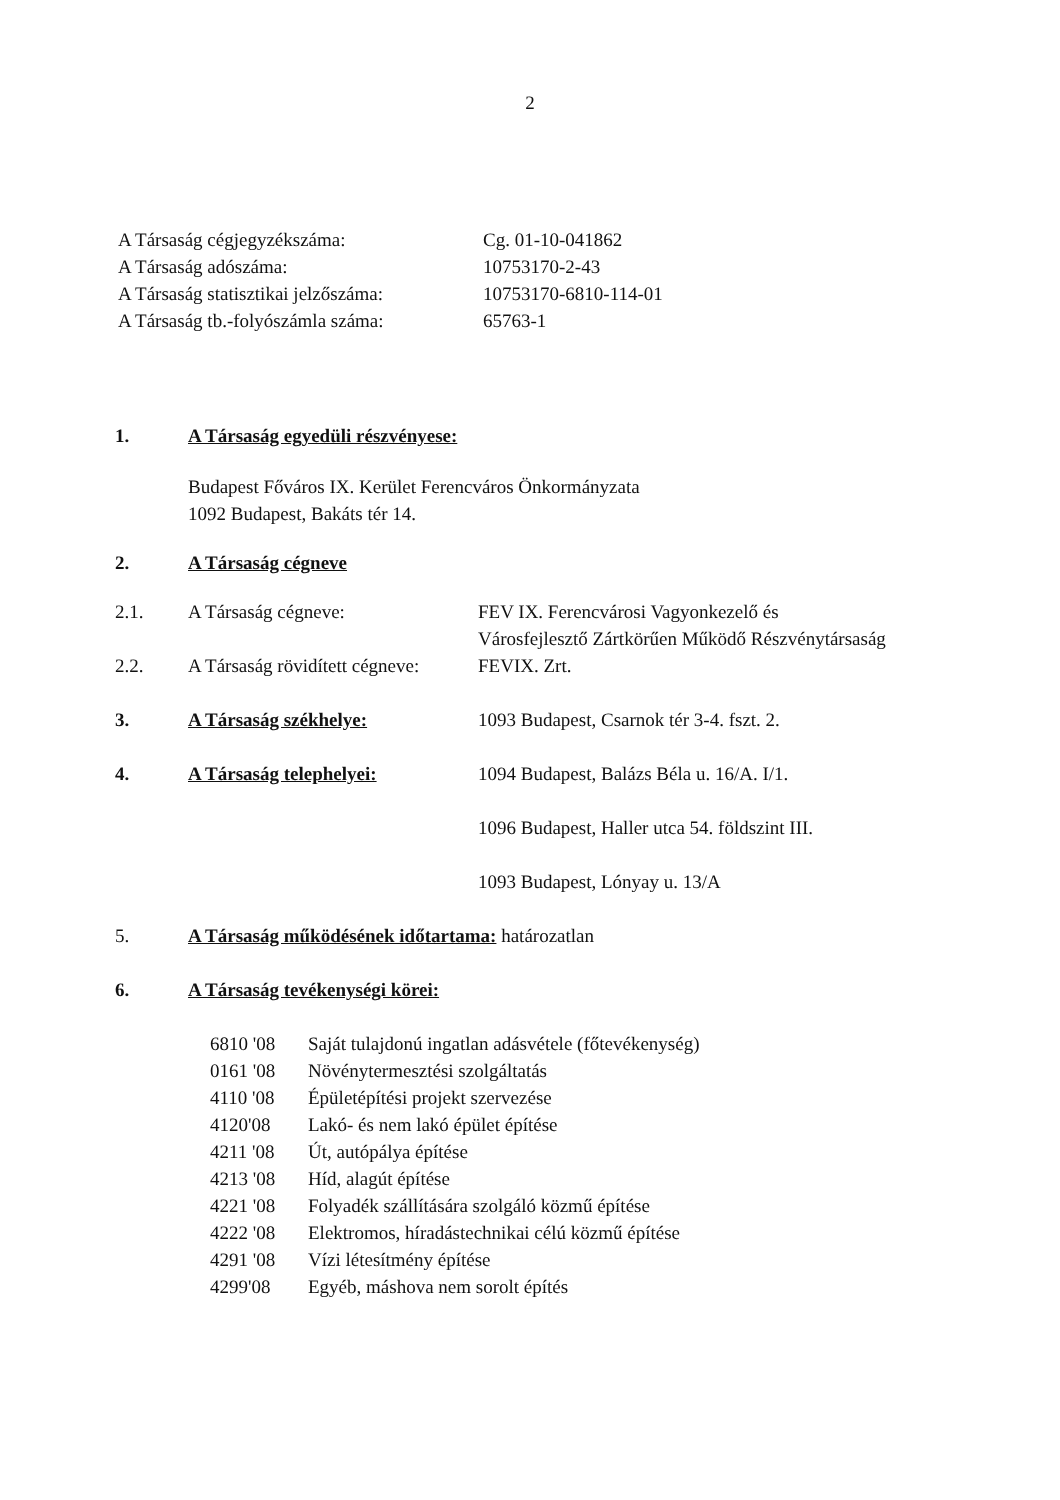2
A Társaság cégjegyzékszáma: Cg. 01-10-041862
A Társaság adószáma: 10753170-2-43
A Társaság statisztikai jelzőszáma:
10753170-6810-114-01
A Társaság tb.-folyószámla száma:
65763-1
1. A Társaság egyedüli részvényese:
Budapest Főváros IX. Kerület Ferencváros Önkormányzata
1092 Budapest, Bakáts tér 14.
2. A Társaság cégneve
2.1. A Társaság cégneve: FEV IX. Ferencvárosi Vagyonkezelő és
Városfejlesztő Zártkörűen Működő Részvénytársaság
2.2. A Társaság rövidített cégneve:
FEVIX. Zrt.
3. A Társaság székhelye: 1093 Budapest, Csarnok tér 3-4. fszt. 2.
4. A Társaság telephelyei: 1094 Budapest, Balázs Béla u. 16/A. I/1.
1096 Budapest, Haller utca 54. földszint III.
1093 Budapest, Lónyay u. 13/A
5. A Társaság működésének időtartama: határozatlan
6. A Társaság tevékenységi körei:
6810 '08 Saját tulajdonú ingatlan adásvétele (főtevékenység)
0161 '08 Növénytermesztési szolgáltatás
4110 '08 Épületépítési projekt szervezése
4120'08 Lakó- és nem lakó épület építése
4211 '08 Út, autópálya építése
4213 '08 Híd, alagút építése
4221 '08 Folyadék szállítására szolgáló közmű építése
4222 '08 Elektromos, híradástechnikai célú közmű építése
4291 '08 Vízi létesítmény építése
4299'08 Egyéb, máshova nem sorolt építés